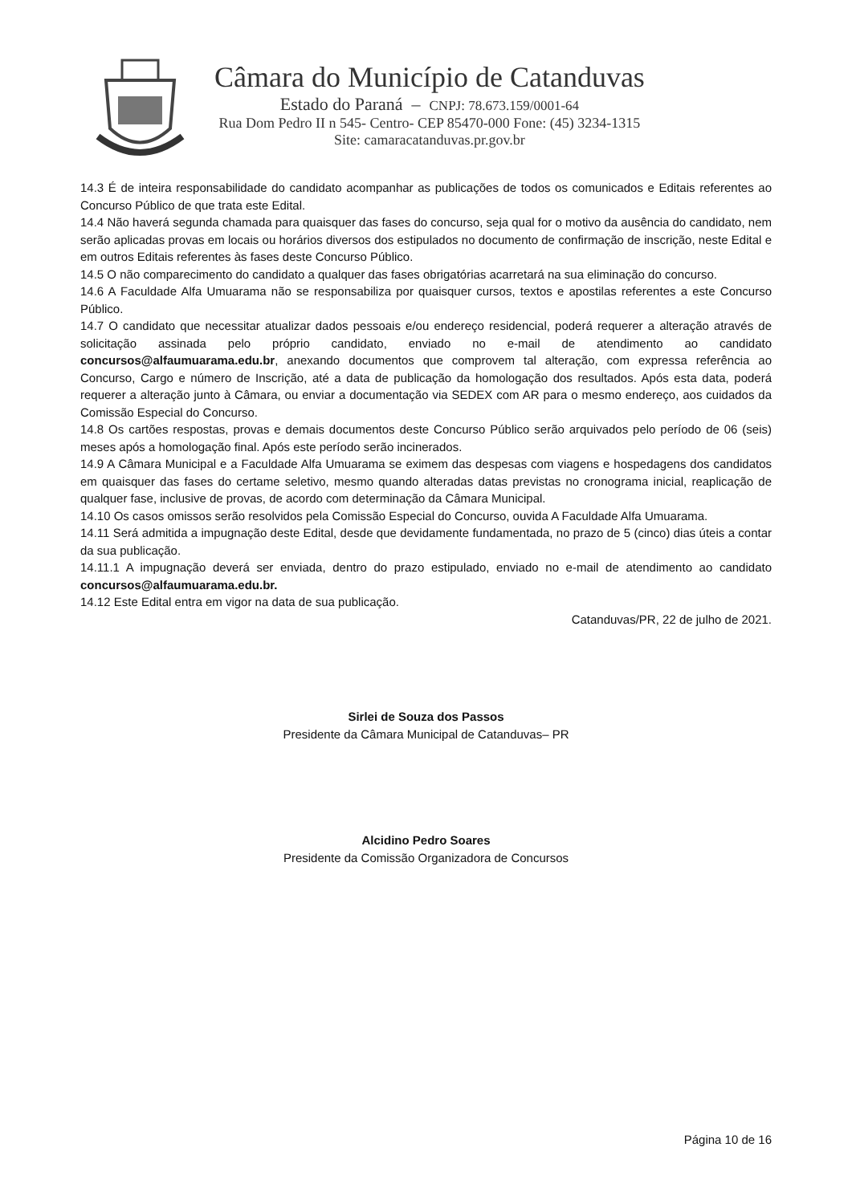Câmara do Município de Catanduvas
Estado do Paraná – CNPJ: 78.673.159/0001-64
Rua Dom Pedro II n 545- Centro- CEP 85470-000 Fone: (45) 3234-1315
Site: camaracatanduvas.pr.gov.br
14.3 É de inteira responsabilidade do candidato acompanhar as publicações de todos os comunicados e Editais referentes ao Concurso Público de que trata este Edital.
14.4 Não haverá segunda chamada para quaisquer das fases do concurso, seja qual for o motivo da ausência do candidato, nem serão aplicadas provas em locais ou horários diversos dos estipulados no documento de confirmação de inscrição, neste Edital e em outros Editais referentes às fases deste Concurso Público.
14.5 O não comparecimento do candidato a qualquer das fases obrigatórias acarretará na sua eliminação do concurso.
14.6 A Faculdade Alfa Umuarama não se responsabiliza por quaisquer cursos, textos e apostilas referentes a este Concurso Público.
14.7 O candidato que necessitar atualizar dados pessoais e/ou endereço residencial, poderá requerer a alteração através de solicitação assinada pelo próprio candidato, enviado no e-mail de atendimento ao candidato concursos@alfaumuarama.edu.br, anexando documentos que comprovem tal alteração, com expressa referência ao Concurso, Cargo e número de Inscrição, até a data de publicação da homologação dos resultados. Após esta data, poderá requerer a alteração junto à Câmara, ou enviar a documentação via SEDEX com AR para o mesmo endereço, aos cuidados da Comissão Especial do Concurso.
14.8 Os cartões respostas, provas e demais documentos deste Concurso Público serão arquivados pelo período de 06 (seis) meses após a homologação final. Após este período serão incinerados.
14.9 A Câmara Municipal e a Faculdade Alfa Umuarama se eximem das despesas com viagens e hospedagens dos candidatos em quaisquer das fases do certame seletivo, mesmo quando alteradas datas previstas no cronograma inicial, reaplicação de qualquer fase, inclusive de provas, de acordo com determinação da Câmara Municipal.
14.10 Os casos omissos serão resolvidos pela Comissão Especial do Concurso, ouvida A Faculdade Alfa Umuarama.
14.11 Será admitida a impugnação deste Edital, desde que devidamente fundamentada, no prazo de 5 (cinco) dias úteis a contar da sua publicação.
14.11.1 A impugnação deverá ser enviada, dentro do prazo estipulado, enviado no e-mail de atendimento ao candidato concursos@alfaumuarama.edu.br.
14.12 Este Edital entra em vigor na data de sua publicação.
Catanduvas/PR, 22 de julho de 2021.
Sirlei de Souza dos Passos
Presidente da Câmara Municipal de Catanduvas– PR
Alcidino Pedro Soares
Presidente da Comissão Organizadora de Concursos
Página 10 de 16